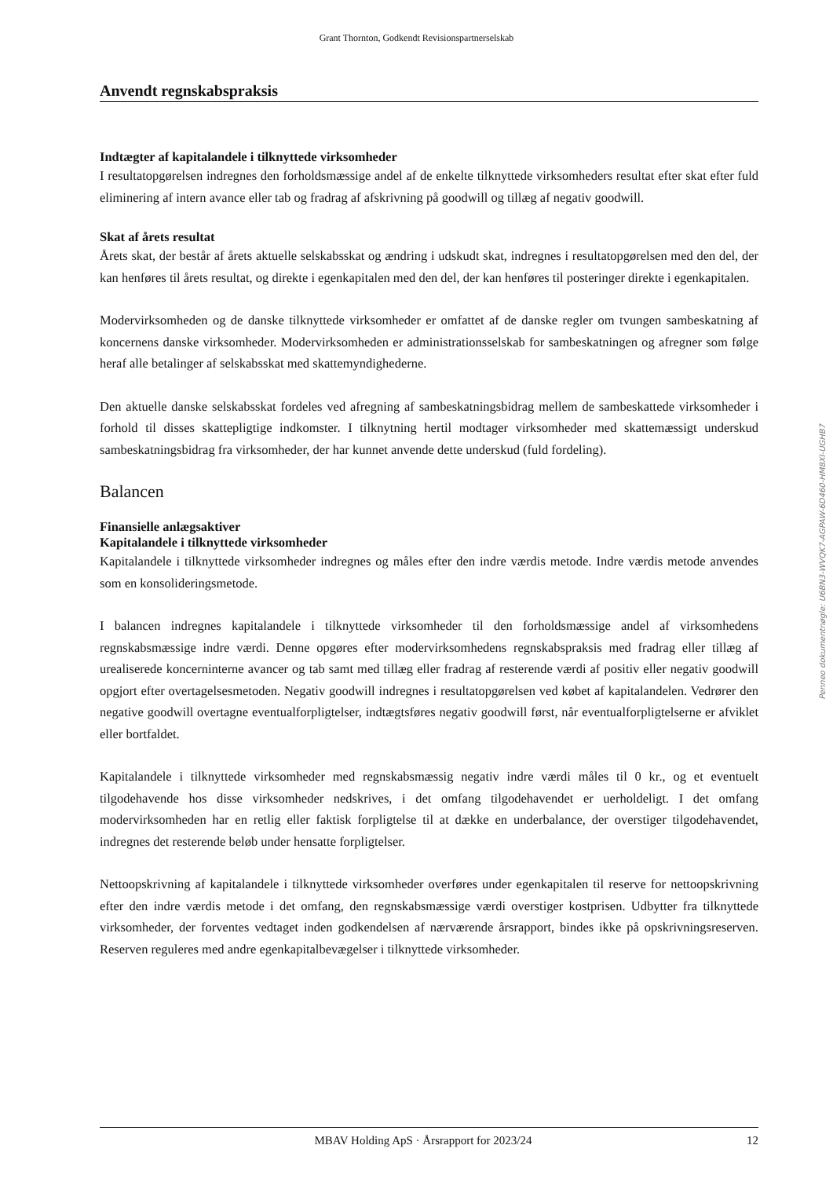Grant Thornton, Godkendt Revisionspartnerselskab
Anvendt regnskabspraksis
Indtægter af kapitalandele i tilknyttede virksomheder
I resultatopgørelsen indregnes den forholdsmæssige andel af de enkelte tilknyttede virksomheders resultat efter skat efter fuld eliminering af intern avance eller tab og fradrag af afskrivning på goodwill og tillæg af negativ goodwill.
Skat af årets resultat
Årets skat, der består af årets aktuelle selskabsskat og ændring i udskudt skat, indregnes i resultatopgørelsen med den del, der kan henføres til årets resultat, og direkte i egenkapitalen med den del, der kan henføres til posteringer direkte i egenkapitalen.
Modervirksomheden og de danske tilknyttede virksomheder er omfattet af de danske regler om tvungen sambeskatning af koncernens danske virksomheder. Modervirksomheden er administrationsselskab for sambeskatningen og afregner som følge heraf alle betalinger af selskabsskat med skattemyndighederne.
Den aktuelle danske selskabsskat fordeles ved afregning af sambeskatningsbidrag mellem de sambeskattede virksomheder i forhold til disses skattepligtige indkomster. I tilknytning hertil modtager virksomheder med skattemæssigt underskud sambeskatningsbidrag fra virksomheder, der har kunnet anvende dette underskud (fuld fordeling).
Balancen
Finansielle anlægsaktiver
Kapitalandele i tilknyttede virksomheder
Kapitalandele i tilknyttede virksomheder indregnes og måles efter den indre værdis metode. Indre værdis metode anvendes som en konsolideringsmetode.
I balancen indregnes kapitalandele i tilknyttede virksomheder til den forholdsmæssige andel af virksomhedens regnskabsmæssige indre værdi. Denne opgøres efter modervirksomhedens regnskabspraksis med fradrag eller tillæg af urealiserede koncerninterne avancer og tab samt med tillæg eller fradrag af resterende værdi af positiv eller negativ goodwill opgjort efter overtagelsesmetoden. Negativ goodwill indregnes i resultatopgørelsen ved købet af kapitalandelen. Vedrører den negative goodwill overtagne eventualforpligtelser, indtægtsføres negativ goodwill først, når eventualforpligtelserne er afviklet eller bortfaldet.
Kapitalandele i tilknyttede virksomheder med regnskabsmæssig negativ indre værdi måles til 0 kr., og et eventuelt tilgodehavende hos disse virksomheder nedskrives, i det omfang tilgodehavendet er uerholdeligt. I det omfang modervirksomheden har en retlig eller faktisk forpligtelse til at dække en underbalance, der overstiger tilgodehavendet, indregnes det resterende beløb under hensatte forpligtelser.
Nettoopskrivning af kapitalandele i tilknyttede virksomheder overføres under egenkapitalen til reserve for nettoopskrivning efter den indre værdis metode i det omfang, den regnskabsmæssige værdi overstiger kostprisen. Udbytter fra tilknyttede virksomheder, der forventes vedtaget inden godkendelsen af nærværende årsrapport, bindes ikke på opskrivningsreserven. Reserven reguleres med andre egenkapitalbevægelser i tilknyttede virksomheder.
MBAV Holding ApS · Årsrapport for 2023/24 12
Penneo dokumentnøgle: U6BN3-WVQK7-AGPAW-6D460-HM8XI-UGHB7